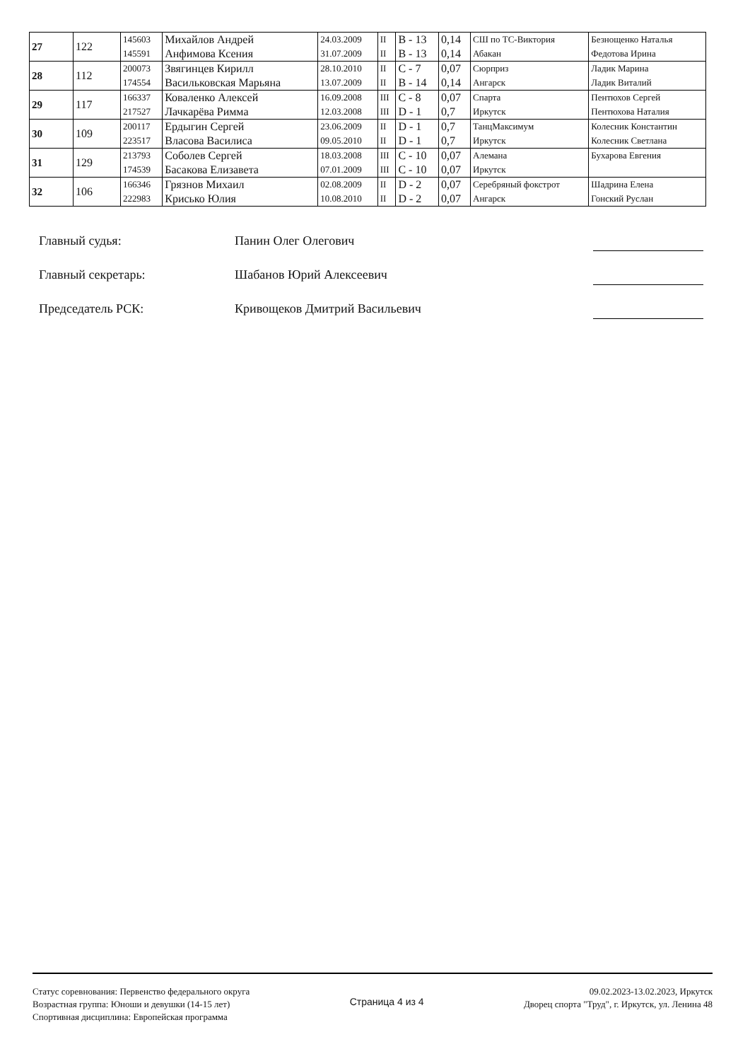| 27 | 122 | 145603 145591 | Михайлов Андрей Анфимова Ксения | 24.03.2009 31.07.2009 | II II | B - 13 B - 13 | 0,14 0,14 | СШ по ТС-Виктория Абакан | Безнощенко Наталья Федотова Ирина |
| 28 | 112 | 200073 174554 | Звягинцев Кирилл Васильковская Марьяна | 28.10.2010 13.07.2009 | II II | C - 7 B - 14 | 0,07 0,14 | Сюрприз Ангарск | Ладик Марина Ладик Виталий |
| 29 | 117 | 166337 217527 | Коваленко Алексей Лачкарёва Римма | 16.09.2008 12.03.2008 | III III | C - 8 D - 1 | 0,07 0,7 | Спарта Иркутск | Пентюхов Сергей Пентюхова Наталия |
| 30 | 109 | 200117 223517 | Ердыгин Сергей Власова Василиса | 23.06.2009 09.05.2010 | II II | D - 1 D - 1 | 0,7 0,7 | ТанцМаксимум Иркутск | Колесник Константин Колесник Светлана |
| 31 | 129 | 213793 174539 | Соболев Сергей Басакова Елизавета | 18.03.2008 07.01.2009 | III III | C - 10 C - 10 | 0,07 0,07 | Алемана Иркутск | Бухарова Евгения |
| 32 | 106 | 166346 222983 | Грязнов Михаил Крисько Юлия | 02.08.2009 10.08.2010 | II II | D - 2 D - 2 | 0,07 0,07 | Серебряный фокстрот Ангарск | Шадрина Елена Гонский Руслан |
Главный судья: Панин Олег Олегович
Главный секретарь: Шабанов Юрий Алексеевич
Председатель РСК: Кривощеков Дмитрий Васильевич
Статус соревнования: Первенство федерального округа
Возрастная группа: Юноши и девушки (14-15 лет)
Спортивная дисциплина: Европейская программа
Страница 4 из 4
09.02.2023-13.02.2023, Иркутск
Дворец спорта "Труд", г. Иркутск, ул. Ленина 48